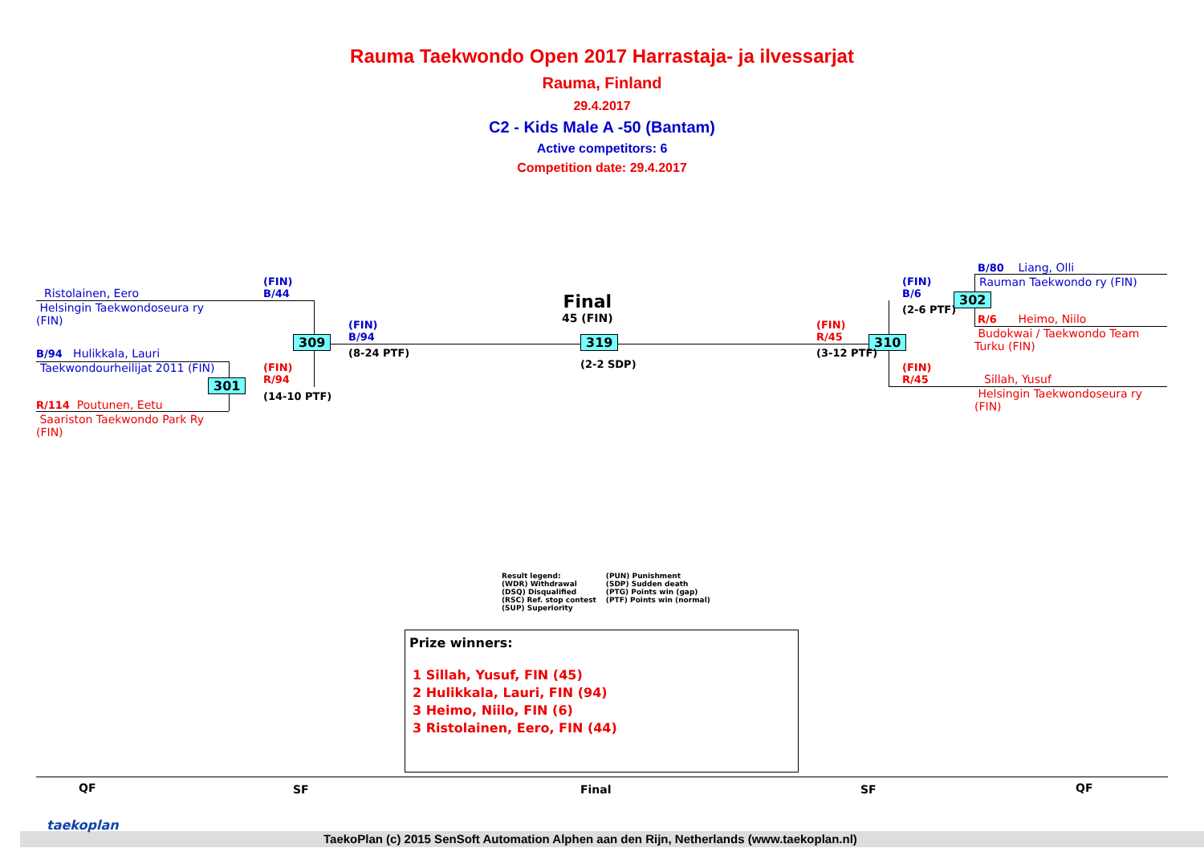Rauma Taekwondo Open 2017 Harrastaja- ja ilvessarjat
Rauma, Finland
29.4.2017
C2 - Kids Male A -50 (Bantam)
Active competitors: 6
Competition date: 29.4.2017
Ristolainen, Eero
Helsingin Taekwondoseura ry
(FIN)
B/94 Hulikkala, Lauri
Taekwondourheilijat 2011 (FIN)
R/114 Poutunen, Eetu
Saariston Taekwondo Park Ry
(FIN)
301
309 319 310
302
(FIN)
B/44
(FIN)
R/94
(14-10 PTF)
(FIN)
B/94
(8-24 PTF)
Final
45 (FIN)
(2-2 SDP)
(FIN)
R/45
(3-12 PTF)
(FIN)
B/6
(2-6 PTF)
(FIN)
R/45
B/80 Liang, Olli
Rauman Taekwondo ry (FIN)
R/6 Heimo, Niilo
Budokwai / Taekwondo Team
Turku (FIN)
Sillah, Yusuf
Helsingin Taekwondoseura ry
(FIN)
Result legend:
(WDR) Withdrawal
(DSQ) Disqualified
(RSC) Ref. stop contest
(SUP) Superiority
(PUN) Punishment
(SDP) Sudden death
(PTG) Points win (gap)
(PTF) Points win (normal)
Prize winners:
1 Sillah, Yusuf, FIN (45)
2 Hulikkala, Lauri, FIN (94)
3 Heimo, Niilo, FIN (6)
3 Ristolainen, Eero, FIN (44)
QF SF Final SF QF
taekoplan
TaekoPlan (c) 2015 SenSoft Automation Alphen aan den Rijn, Netherlands (www.taekoplan.nl)